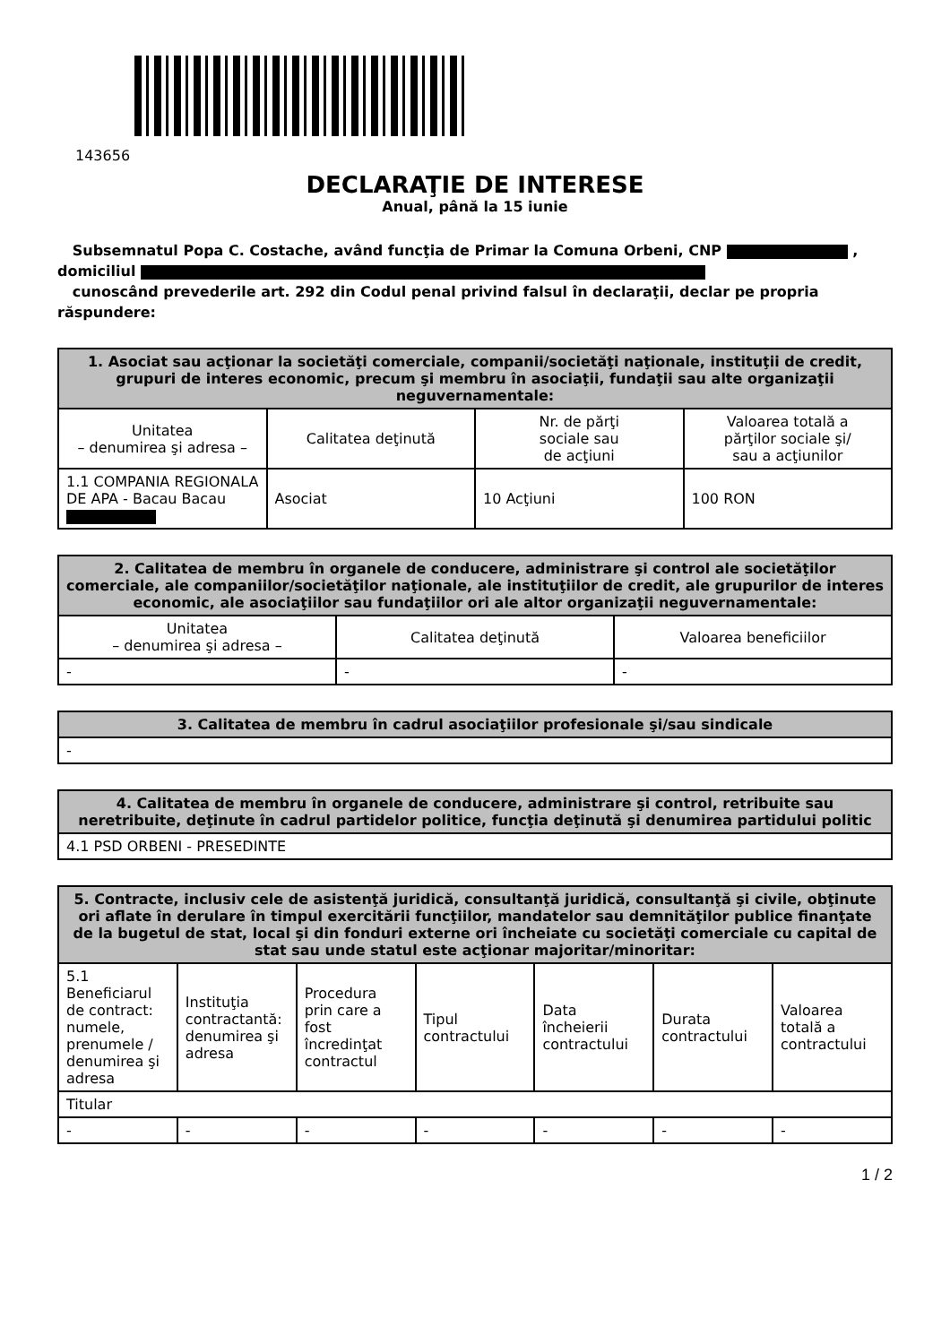143656
DECLARAŢIE DE INTERESE
Anual, până la 15 iunie
Subsemnatul Popa C. Costache, având funcţia de Primar la Comuna Orbeni, CNP ,
domiciliul
cunoscând prevederile art. 292 din Codul penal privind falsul în declaraţii, declar pe propria răspundere:
| 1. Asociat sau acţionar la societăţi comerciale, companii/societăţi naţionale, instituţii de credit, grupuri de interes economic, precum şi membru în asociaţii, fundaţii sau alte organizaţii neguvernamentale: | | | |
| --- | --- | --- | --- |
| Unitatea – denumirea şi adresa – | Calitatea deţinută | Nr. de părţi sociale sau de acţiuni | Valoarea totală a părţilor sociale şi/ sau a acţiunilor |
| 1.1 COMPANIA REGIONALA DE APA - Bacau Bacau | Asociat | 10 Acţiuni | 100 RON |
| 2. Calitatea de membru în organele de conducere, administrare şi control ale societăţilor comerciale, ale companiilor/societăţilor naţionale, ale instituţiilor de credit, ale grupurilor de interes economic, ale asociaţiilor sau fundaţiilor ori ale altor organizaţii neguvernamentale: | | |
| --- | --- | --- |
| Unitatea – denumirea şi adresa – | Calitatea deţinută | Valoarea beneficiilor |
| - | - | - |
| 3. Calitatea de membru în cadrul asociaţiilor profesionale şi/sau sindicale |
| --- |
| - |
| 4. Calitatea de membru în organele de conducere, administrare şi control, retribuite sau neretribuite, deţinute în cadrul partidelor politice, funcţia deţinută şi denumirea partidului politic |
| --- |
| 4.1 PSD ORBENI - PRESEDINTE |
| 5. Contracte, inclusiv cele de asistenţă juridică, consultanţă juridică, consultanţă şi civile, obţinute ori aflate în derulare în timpul exercitării funcţiilor, mandatelor sau demnităţilor publice finanţate de la bugetul de stat, local şi din fonduri externe ori încheiate cu societăţi comerciale cu capital de stat sau unde statul este acţionar majoritar/minoritar: | | | | | | |
| --- | --- | --- | --- | --- | --- | --- |
| 5.1 Beneficiarul de contract: numele, prenumele / denumirea şi adresa | Instituţia contractantă: denumirea şi adresa | Procedura prin care a fost încredinţat contractul | Tipul contractului | Data încheierii contractului | Durata contractului | Valoarea totală a contractului |
| Titular | | | | | | |
| - | - | - | - | - | - | - |
1 / 2